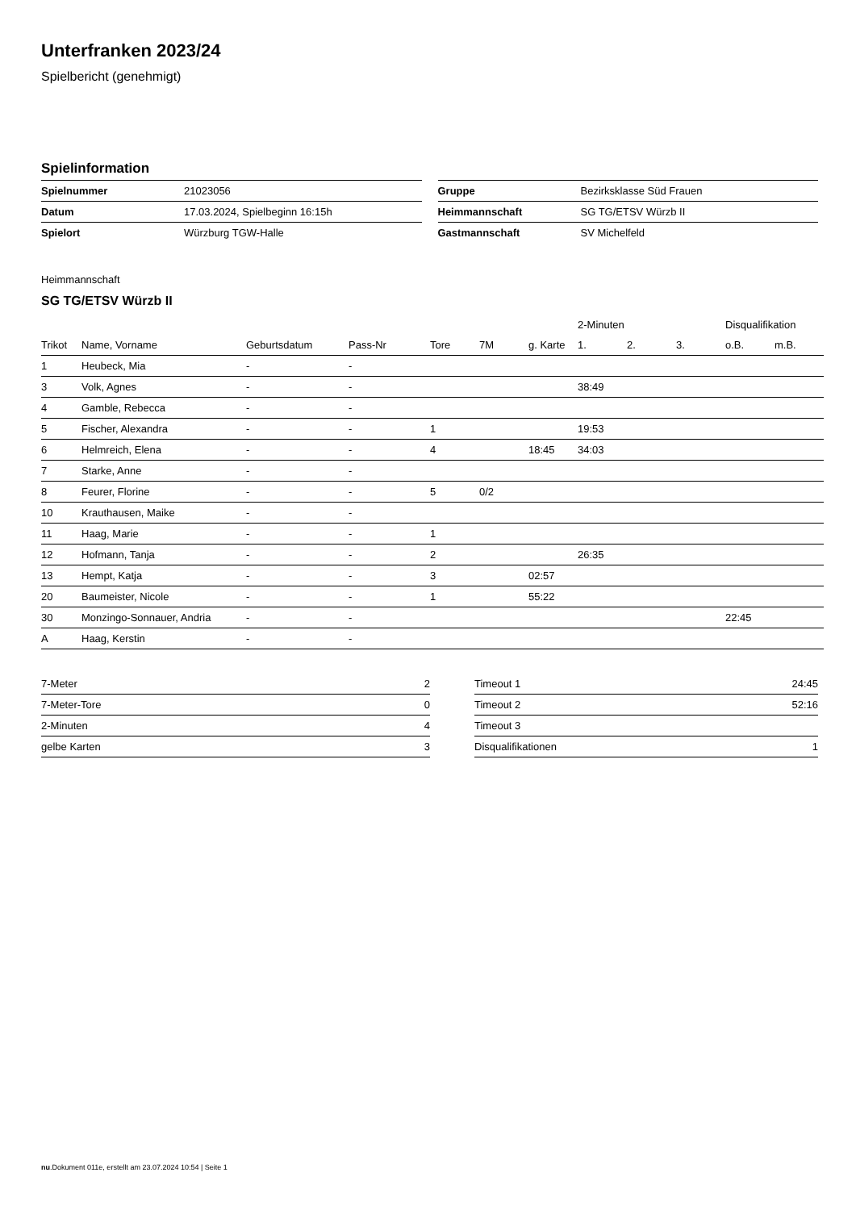Unterfranken 2023/24
Spielbericht (genehmigt)
Spielinformation
| Spielnummer | 21023056 |
| Datum | 17.03.2024, Spielbeginn 16:15h |
| Spielort | Würzburg TGW-Halle |
| Gruppe | Bezirksklasse Süd Frauen |
| Heimmannschaft | SG TG/ETSV Würzb II |
| Gastmannschaft | SV Michelfeld |
Heimmannschaft
SG TG/ETSV Würzb II
| | | | | | | | 2-Minuten | | | Disqualifikation | |
| --- | --- | --- | --- | --- | --- | --- | --- | --- | --- | --- | --- |
| Trikot | Name, Vorname | Geburtsdatum | Pass-Nr | Tore | 7M | g. Karte | 1. | 2. | 3. | o.B. | m.B. |
| 1 | Heubeck, Mia | - | - | | | | | | | | |
| 3 | Volk, Agnes | - | - | | | | 38:49 | | | | |
| 4 | Gamble, Rebecca | - | - | | | | | | | | |
| 5 | Fischer, Alexandra | - | - | 1 | | | 19:53 | | | | |
| 6 | Helmreich, Elena | - | - | 4 | | 18:45 | 34:03 | | | | |
| 7 | Starke, Anne | - | - | | | | | | | | |
| 8 | Feurer, Florine | - | - | 5 | 0/2 | | | | | | |
| 10 | Krauthausen, Maike | - | - | | | | | | | | |
| 11 | Haag, Marie | - | - | 1 | | | | | | | |
| 12 | Hofmann, Tanja | - | - | 2 | | | 26:35 | | | | |
| 13 | Hempt, Katja | - | - | 3 | | 02:57 | | | | | |
| 20 | Baumeister, Nicole | - | - | 1 | | 55:22 | | | | | |
| 30 | Monzingo-Sonnauer, Andria | - | - | | | | | | | 22:45 | |
| A | Haag, Kerstin | - | - | | | | | | | | |
| 7-Meter | 2 |
| 7-Meter-Tore | 0 |
| 2-Minuten | 4 |
| gelbe Karten | 3 |
| Timeout 1 | 24:45 |
| Timeout 2 | 52:16 |
| Timeout 3 | |
| Disqualifikationen | 1 |
nu.Dokument 011e, erstellt am 23.07.2024 10:54 | Seite 1